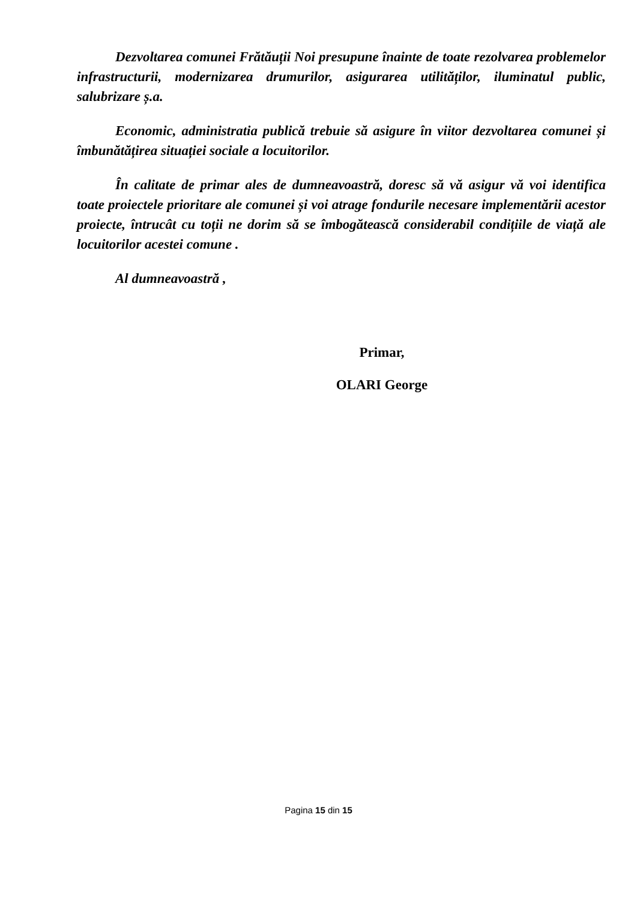Dezvoltarea comunei Frătăuții Noi presupune înainte de toate rezolvarea problemelor infrastructurii, modernizarea drumurilor, asigurarea utilităților, iluminatul public, salubrizare ș.a.
Economic, administratia publică trebuie să asigure în viitor dezvoltarea comunei și îmbunătățirea situației sociale a locuitorilor.
În calitate de primar ales de dumneavoastră, doresc să vă asigur vă voi identifica toate proiectele prioritare ale comunei și voi atrage fondurile necesare implementării acestor proiecte, întrucât cu toții ne dorim să se îmbogătească considerabil condițiile de viață ale locuitorilor acestei comune .
Al dumneavoastră ,
Primar,
OLARI George
Pagina 15 din 15